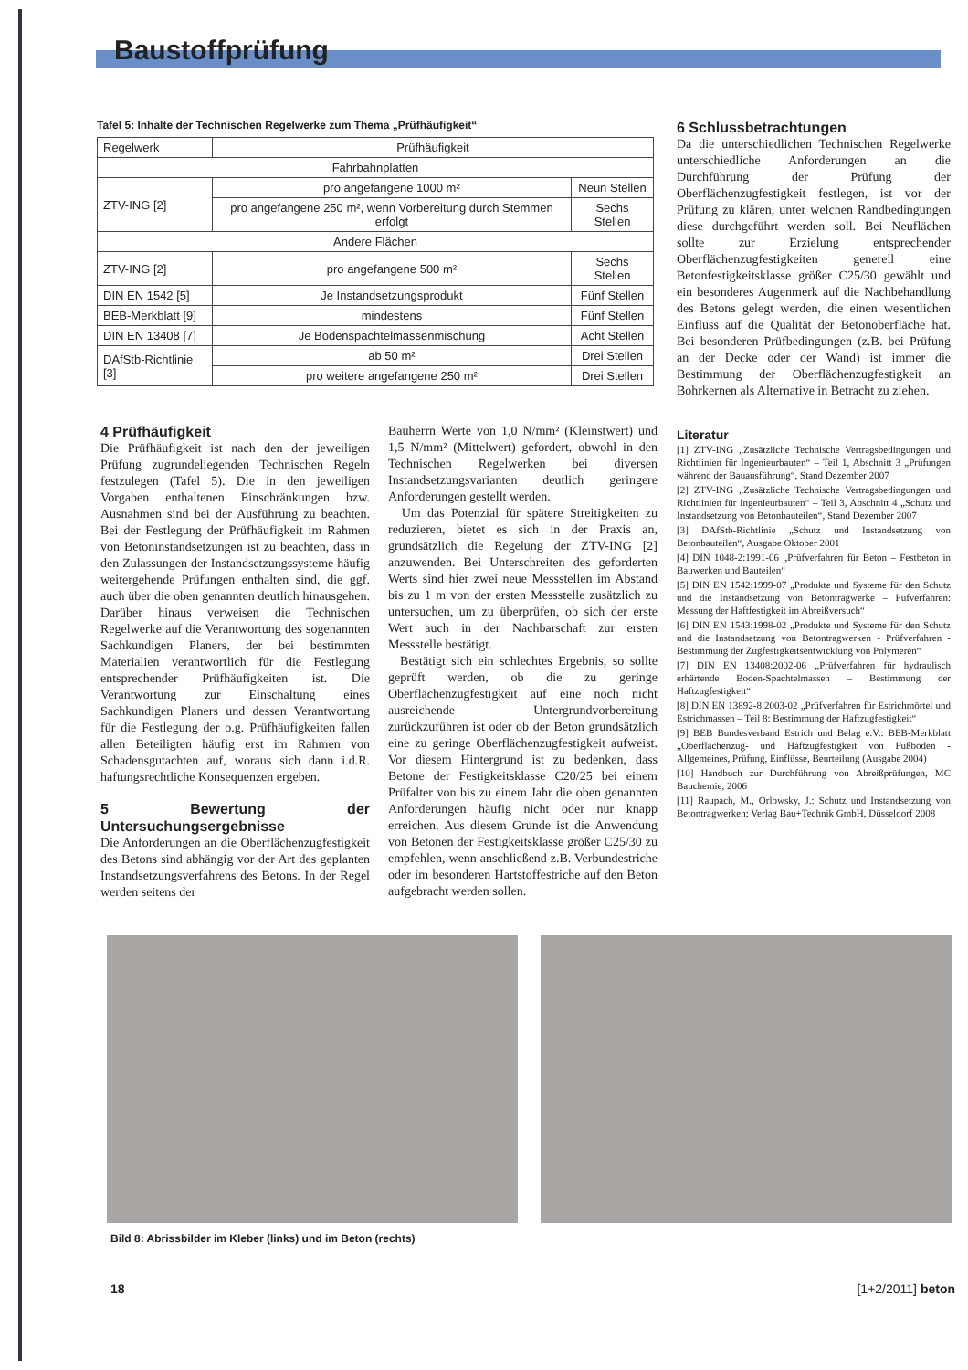Baustoffprüfung
Tafel 5: Inhalte der Technischen Regelwerke zum Thema „Prüfhäufigkeit“
| Regelwerk | Prüfhäufigkeit | |
| --- | --- | --- |
| Fahrbahnplatten | | |
| ZTV-ING [2] | pro angefangene 1000 m² | Neun Stellen |
| | pro angefangene 250 m², wenn Vorbereitung durch Stemmen erfolgt | Sechs Stellen |
| Andere Flächen | | |
| ZTV-ING [2] | pro angefangene 500 m² | Sechs Stellen |
| DIN EN 1542 [5] | Je Instandsetzungsprodukt | Fünf Stellen |
| BEB-Merkblatt [9] | mindestens | Fünf Stellen |
| DIN EN 13408 [7] | Je Bodenspachtelmassenmischung | Acht Stellen |
| DAfStb-Richtlinie [3] | ab 50 m² | Drei Stellen |
| | pro weitere angefangene 250 m² | Drei Stellen |
4 Prüfhäufigkeit
Die Prüfhäufigkeit ist nach den der jeweiligen Prüfung zugrundeliegenden Technischen Regeln festzulegen (Tafel 5). Die in den jeweiligen Vorgaben enthaltenen Einschränkungen bzw. Ausnahmen sind bei der Ausführung zu beachten. Bei der Festlegung der Prüfhäufigkeit im Rahmen von Betoninstandsetzungen ist zu beachten, dass in den Zulassungen der Instandsetzungssysteme häufig weitergehende Prüfungen enthalten sind, die ggf. auch über die oben genannten deutlich hinausgehen. Darüber hinaus verweisen die Technischen Regelwerke auf die Verantwortung des sogenannten Sachkundigen Planers, der bei bestimmten Materialien verantwortlich für die Festlegung entsprechender Prüfhäufigkeiten ist. Die Verantwortung zur Einschaltung eines Sachkundigen Planers und dessen Verantwortung für die Festlegung der o.g. Prüfhäufigkeiten fallen allen Beteiligten häufig erst im Rahmen von Schadensgutachten auf, woraus sich dann i.d.R. haftungsrechtliche Konsequenzen ergeben.
5 Bewertung der Untersuchungsergebnisse
Die Anforderungen an die Oberflächenzugfestigkeit des Betons sind abhängig vor der Art des geplanten Instandsetzungsverfahrens des Betons. In der Regel werden seitens der
Bauherrn Werte von 1,0 N/mm² (Kleinstwert) und 1,5 N/mm² (Mittelwert) gefordert, obwohl in den Technischen Regelwerken bei diversen Instandsetzungsvarianten deutlich geringere Anforderungen gestellt werden.
Um das Potenzial für spätere Streitigkeiten zu reduzieren, bietet es sich in der Praxis an, grundsätzlich die Regelung der ZTV-ING [2] anzuwenden. Bei Unterschreiten des geforderten Werts sind hier zwei neue Messstellen im Abstand bis zu 1 m von der ersten Messstelle zusätzlich zu untersuchen, um zu überprüfen, ob sich der erste Wert auch in der Nachbarschaft zur ersten Messstelle bestätigt.
Bestätigt sich ein schlechtes Ergebnis, so sollte geprüft werden, ob die zu geringe Oberflächenzugfestigkeit auf eine noch nicht ausreichende Untergrundvorbereitung zurückzuführen ist oder ob der Beton grundsätzlich eine zu geringe Oberflächenzugfestigkeit aufweist. Vor diesem Hintergrund ist zu bedenken, dass Betone der Festigkeitsklasse C20/25 bei einem Prüfalter von bis zu einem Jahr die oben genannten Anforderungen häufig nicht oder nur knapp erreichen. Aus diesem Grunde ist die Anwendung von Betonen der Festigkeitsklasse größer C25/30 zu empfehlen, wenn anschließend z.B. Verbundestriche oder im besonderen Hartstoffestriche auf den Beton aufgebracht werden sollen.
6 Schlussbetrachtungen
Da die unterschiedlichen Technischen Regelwerke unterschiedliche Anforderungen an die Durchführung der Prüfung der Oberflächenzugfestigkeit festlegen, ist vor der Prüfung zu klären, unter welchen Randbedingungen diese durchgeführt werden soll. Bei Neuflächen sollte zur Erzielung entsprechender Oberflächenzugfestigkeiten generell eine Betonfestigkeitsklasse größer C25/30 gewählt und ein besonderes Augenmerk auf die Nachbehandlung des Betons gelegt werden, die einen wesentlichen Einfluss auf die Qualität der Betonoberfläche hat. Bei besonderen Prüfbedingungen (z.B. bei Prüfung an der Decke oder der Wand) ist immer die Bestimmung der Oberflächenzugfestigkeit an Bohrkernen als Alternative in Betracht zu ziehen.
Literatur
[1] ZTV-ING „Zusätzliche Technische Vertragsbedingungen und Richtlinien für Ingenieurbauten“ – Teil 1, Abschnitt 3 „Prüfungen während der Bauausführung“, Stand Dezember 2007
[2] ZTV-ING „Zusätzliche Technische Vertragsbedingungen und Richtlinien für Ingenieurbauten“ – Teil 3, Abschnitt 4 „Schutz und Instandsetzung von Betonbauteilen“, Stand Dezember 2007
[3] DAfStb-Richtlinie „Schutz und Instandsetzung von Betonbauteilen“, Ausgabe Oktober 2001
[4] DIN 1048-2:1991-06 „Prüfverfahren für Beton – Festbeton in Bauwerken und Bauteilen“
[5] DIN EN 1542:1999-07 „Produkte und Systeme für den Schutz und die Instandsetzung von Betontragwerke – Püfverfahren: Messung der Haftfestigkeit im Abreißversuch“
[6] DIN EN 1543:1998-02 „Produkte und Systeme für den Schutz und die Instandsetzung von Betontragwerken - Prüfverfahren - Bestimmung der Zugfestigkeitsentwicklung von Polymeren“
[7] DIN EN 13408:2002-06 „Prüfverfahren für hydraulisch erhärtende Boden-Spachtelmassen – Bestimmung der Haftzugfestigkeit“
[8] DIN EN 13892-8:2003-02 „Prüfverfahren für Estrichmörtel und Estrichmassen – Teil 8: Bestimmung der Haftzugfestigkeit“
[9] BEB Bundesverband Estrich und Belag e.V.: BEB-Merkblatt „Oberflächenzug- und Haftzugfestigkeit von Fußböden - Allgemeines, Prüfung, Einflüsse, Beurteilung (Ausgabe 2004)
[10] Handbuch zur Durchführung von Abreißprüfungen, MC Bauchemie, 2006
[11] Raupach, M., Orlowsky, J.: Schutz und Instandsetzung von Betontragwerken; Verlag Bau+Technik GmbH, Düsseldorf 2008
Bild 8: Abrissbilder im Kleber (links) und im Beton (rechts)
18 [1+2/2011] beton